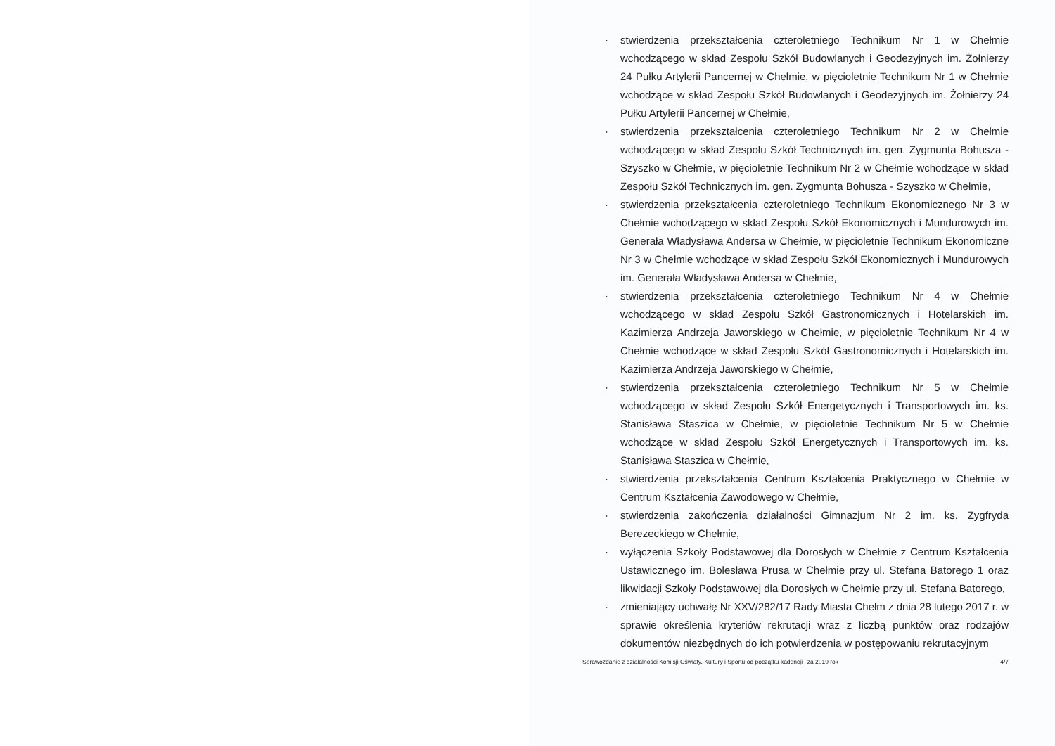· stwierdzenia przekształcenia czteroletniego Technikum Nr 1 w Chełmie wchodzącego w skład Zespołu Szkół Budowlanych i Geodezyjnych im. Żołnierzy 24 Pułku Artylerii Pancernej w Chełmie, w pięcioletnie Technikum Nr 1 w Chełmie wchodzące w skład Zespołu Szkół Budowlanych i Geodezyjnych im. Żołnierzy 24 Pułku Artylerii Pancernej w Chełmie,
· stwierdzenia przekształcenia czteroletniego Technikum Nr 2 w Chełmie wchodzącego w skład Zespołu Szkół Technicznych im. gen. Zygmunta Bohusza - Szyszko w Chełmie, w pięcioletnie Technikum Nr 2 w Chełmie wchodzące w skład Zespołu Szkół Technicznych im. gen. Zygmunta Bohusza - Szyszko w Chełmie,
· stwierdzenia przekształcenia czteroletniego Technikum Ekonomicznego Nr 3 w Chełmie wchodzącego w skład Zespołu Szkół Ekonomicznych i Mundurowych im. Generała Władysława Andersa w Chełmie, w pięcioletnie Technikum Ekonomiczne Nr 3 w Chełmie wchodzące w skład Zespołu Szkół Ekonomicznych i Mundurowych im. Generała Władysława Andersa w Chełmie,
· stwierdzenia przekształcenia czteroletniego Technikum Nr 4 w Chełmie wchodzącego w skład Zespołu Szkół Gastronomicznych i Hotelarskich im. Kazimierza Andrzeja Jaworskiego w Chełmie, w pięcioletnie Technikum Nr 4 w Chełmie wchodzące w skład Zespołu Szkół Gastronomicznych i Hotelarskich im. Kazimierza Andrzeja Jaworskiego w Chełmie,
· stwierdzenia przekształcenia czteroletniego Technikum Nr 5 w Chełmie wchodzącego w skład Zespołu Szkół Energetycznych i Transportowych im. ks. Stanisława Staszica w Chełmie, w pięcioletnie Technikum Nr 5 w Chełmie wchodzące w skład Zespołu Szkół Energetycznych i Transportowych im. ks. Stanisława Staszica w Chełmie,
· stwierdzenia przekształcenia Centrum Kształcenia Praktycznego w Chełmie w Centrum Kształcenia Zawodowego w Chełmie,
· stwierdzenia zakończenia działalności Gimnazjum Nr 2 im. ks. Zygfryda Berezeckiego w Chełmie,
· wyłączenia Szkoły Podstawowej dla Dorosłych w Chełmie z Centrum Kształcenia Ustawicznego im. Bolesława Prusa w Chełmie przy ul. Stefana Batorego 1 oraz likwidacji Szkoły Podstawowej dla Dorosłych w Chełmie przy ul. Stefana Batorego,
· zmieniający uchwałę Nr XXV/282/17 Rady Miasta Chełm z dnia 28 lutego 2017 r. w sprawie określenia kryteriów rekrutacji wraz z liczbą punktów oraz rodzajów dokumentów niezbędnych do ich potwierdzenia w postępowaniu rekrutacyjnym
Sprawozdanie z działalności Komisji Oświaty, Kultury i Sportu od początku kadencji i za 2019 rok 4/7